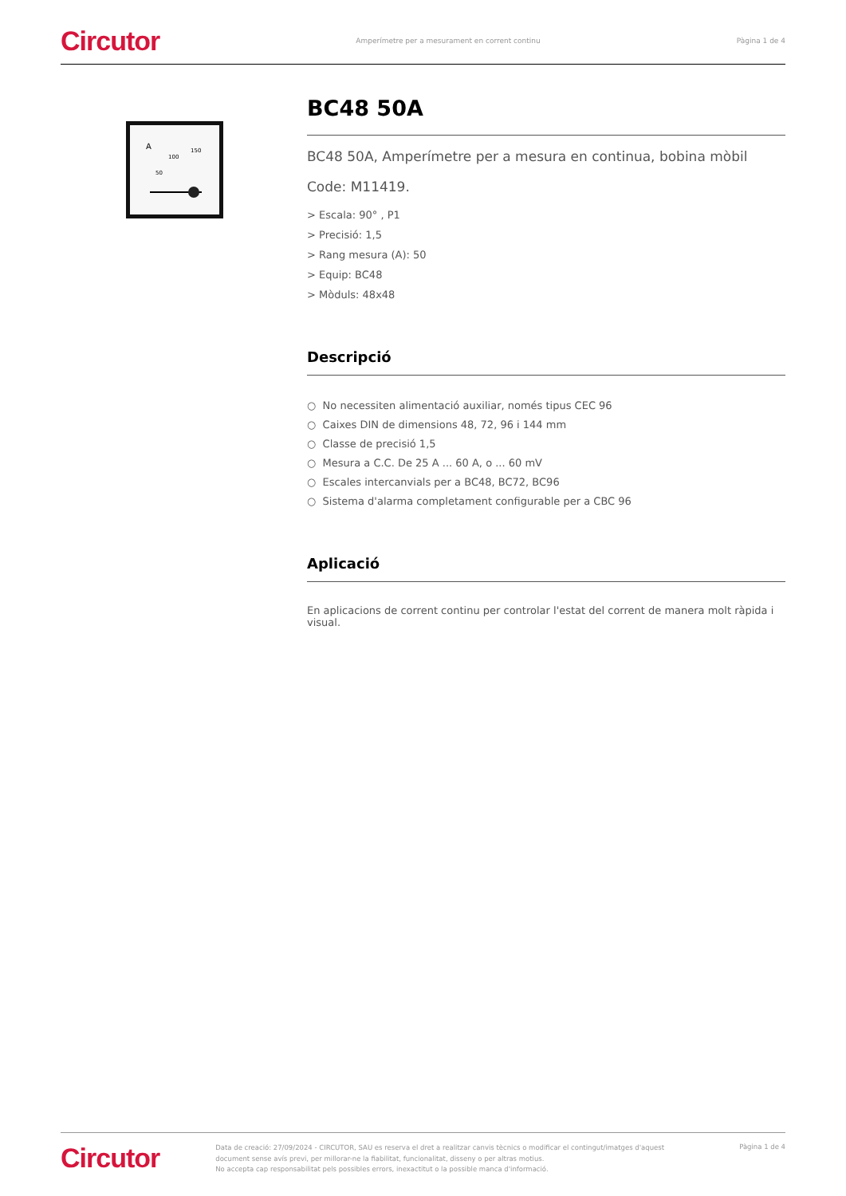Circutor Amperímetre per a mesurament en corrent continu Pàgina 1 de 4
A
100
150
50
BC48 50A
BC48 50A, Amperímetre per a mesura en continua, bobina mòbil
Code: M11419.
> Escala: 90° , P1
> Precisió: 1,5
> Rang mesura (A): 50
> Equip: BC48
> Mòduls: 48x48
Descripció
○ No necessiten alimentació auxiliar, només tipus CEC 96
○ Caixes DIN de dimensions 48, 72, 96 i 144 mm
○ Classe de precisió 1,5
○ Mesura a C.C. De 25 A ... 60 A, o ... 60 mV
○ Escales intercanvials per a BC48, BC72, BC96
○ Sistema d'alarma completament configurable per a CBC 96
Aplicació
En aplicacions de corrent continu per controlar l'estat del corrent de manera molt ràpida i visual.
Circutor Data de creació: 27/09/2024 - CIRCUTOR, SAU es reserva el dret a realitzar canvis tècnics o modificar el contingut/imatges d'aquest document sense avís previ, per millorar-ne la fiabilitat, funcionalitat, disseny o per altras motius.
No accepta cap responsabilitat pels possibles errors, inexactitut o la possible manca d'informació. Pàgina 1 de 4